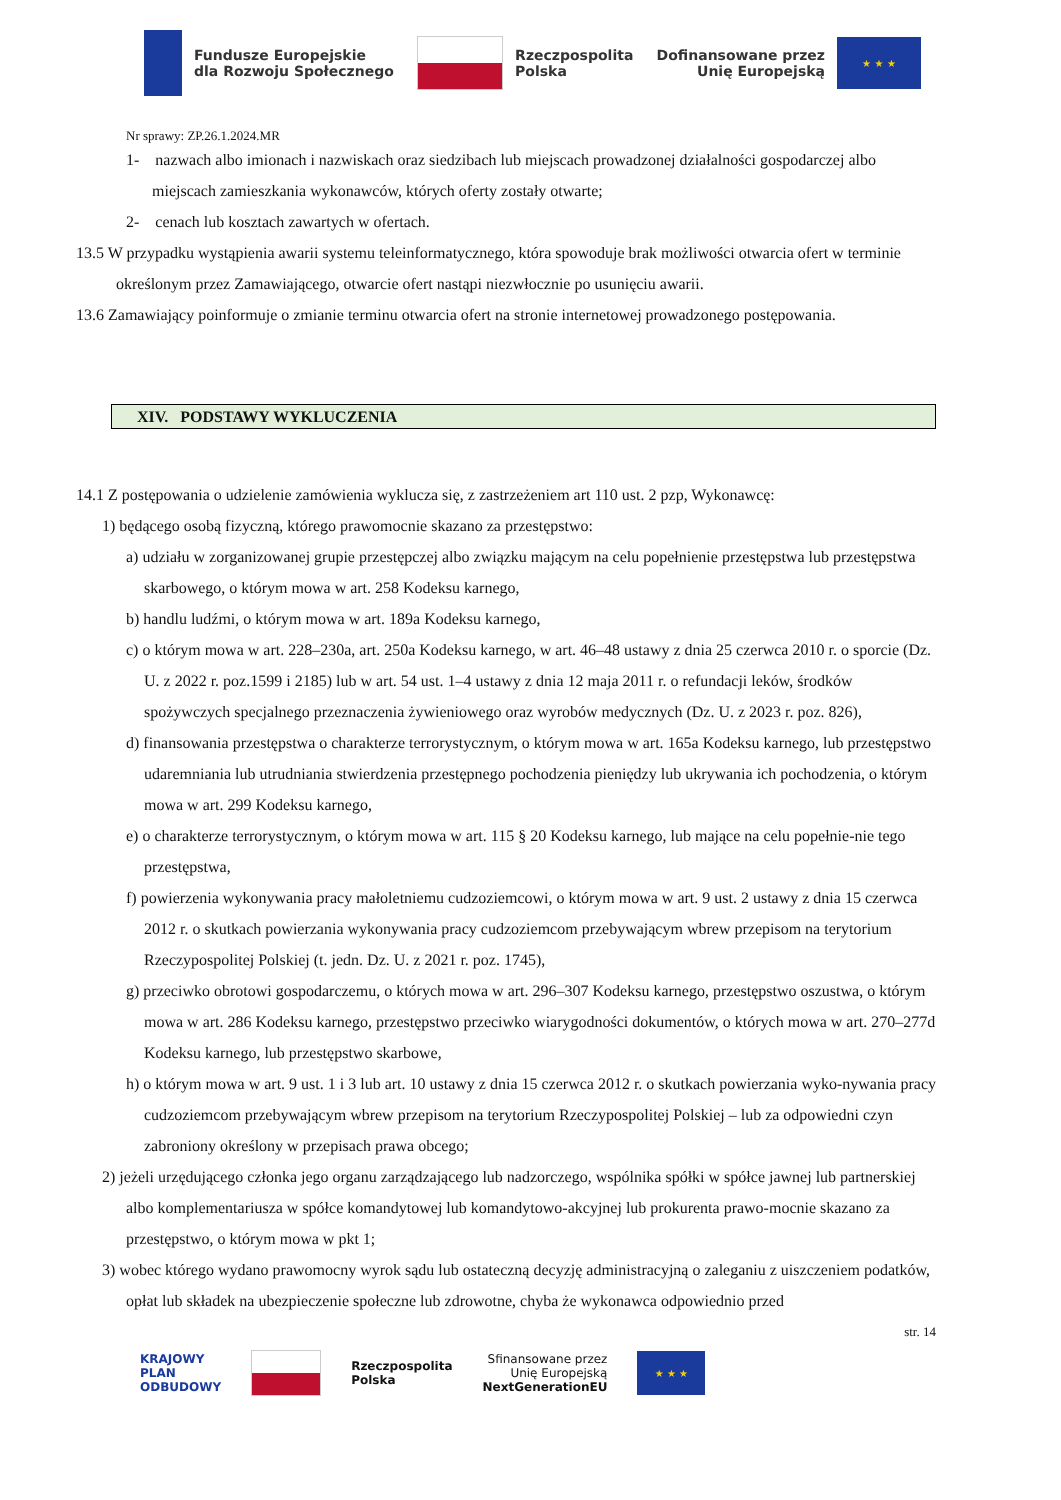Fundusze Europejskie
dla Rozwoju Społecznego
Rzeczpospolita
Polska
Dofinansowane przez
Unię Europejską
★ ★ ★
Nr sprawy: ZP.26.1.2024.MR
1- nazwach albo imionach i nazwiskach oraz siedzibach lub miejscach prowadzonej działalności gospodarczej albo miejscach zamieszkania wykonawców, których oferty zostały otwarte;
2- cenach lub kosztach zawartych w ofertach.
13.5 W przypadku wystąpienia awarii systemu teleinformatycznego, która spowoduje brak możliwości otwarcia ofert w terminie określonym przez Zamawiającego, otwarcie ofert nastąpi niezwłocznie po usunięciu awarii.
13.6 Zamawiający poinformuje o zmianie terminu otwarcia ofert na stronie internetowej prowadzonego postępowania.
XIV. PODSTAWY WYKLUCZENIA
14.1 Z postępowania o udzielenie zamówienia wyklucza się, z zastrzeżeniem art 110 ust. 2 pzp, Wykonawcę:
1) będącego osobą fizyczną, którego prawomocnie skazano za przestępstwo:
a) udziału w zorganizowanej grupie przestępczej albo związku mającym na celu popełnienie przestępstwa lub przestępstwa skarbowego, o którym mowa w art. 258 Kodeksu karnego,
b) handlu ludźmi, o którym mowa w art. 189a Kodeksu karnego,
c) o którym mowa w art. 228–230a, art. 250a Kodeksu karnego, w art. 46–48 ustawy z dnia 25 czerwca 2010 r. o sporcie (Dz. U. z 2022 r. poz.1599 i 2185) lub w art. 54 ust. 1–4 ustawy z dnia 12 maja 2011 r. o refundacji leków, środków spożywczych specjalnego przeznaczenia żywieniowego oraz wyrobów medycznych (Dz. U. z 2023 r. poz. 826),
d) finansowania przestępstwa o charakterze terrorystycznym, o którym mowa w art. 165a Kodeksu karnego, lub przestępstwo udaremniania lub utrudniania stwierdzenia przestępnego pochodzenia pieniędzy lub ukrywania ich pochodzenia, o którym mowa w art. 299 Kodeksu karnego,
e) o charakterze terrorystycznym, o którym mowa w art. 115 § 20 Kodeksu karnego, lub mające na celu popełnie-nie tego przestępstwa,
f) powierzenia wykonywania pracy małoletniemu cudzoziemcowi, o którym mowa w art. 9 ust. 2 ustawy z dnia 15 czerwca 2012 r. o skutkach powierzania wykonywania pracy cudzoziemcom przebywającym wbrew przepisom na terytorium Rzeczypospolitej Polskiej (t. jedn. Dz. U. z 2021 r. poz. 1745),
g) przeciwko obrotowi gospodarczemu, o których mowa w art. 296–307 Kodeksu karnego, przestępstwo oszustwa, o którym mowa w art. 286 Kodeksu karnego, przestępstwo przeciwko wiarygodności dokumentów, o których mowa w art. 270–277d Kodeksu karnego, lub przestępstwo skarbowe,
h) o którym mowa w art. 9 ust. 1 i 3 lub art. 10 ustawy z dnia 15 czerwca 2012 r. o skutkach powierzania wyko-nywania pracy cudzoziemcom przebywającym wbrew przepisom na terytorium Rzeczypospolitej Polskiej – lub za odpowiedni czyn zabroniony określony w przepisach prawa obcego;
2) jeżeli urzędującego członka jego organu zarządzającego lub nadzorczego, wspólnika spółki w spółce jawnej lub partnerskiej albo komplementariusza w spółce komandytowej lub komandytowo-akcyjnej lub prokurenta prawo-mocnie skazano za przestępstwo, o którym mowa w pkt 1;
3) wobec którego wydano prawomocny wyrok sądu lub ostateczną decyzję administracyjną o zaleganiu z uiszczeniem podatków, opłat lub składek na ubezpieczenie społeczne lub zdrowotne, chyba że wykonawca odpowiednio przed
str. 14
KRAJOWY
PLAN
ODBUDOWY
Rzeczpospolita
Polska
Sfinansowane przez
Unię Europejską
NextGenerationEU
★ ★ ★